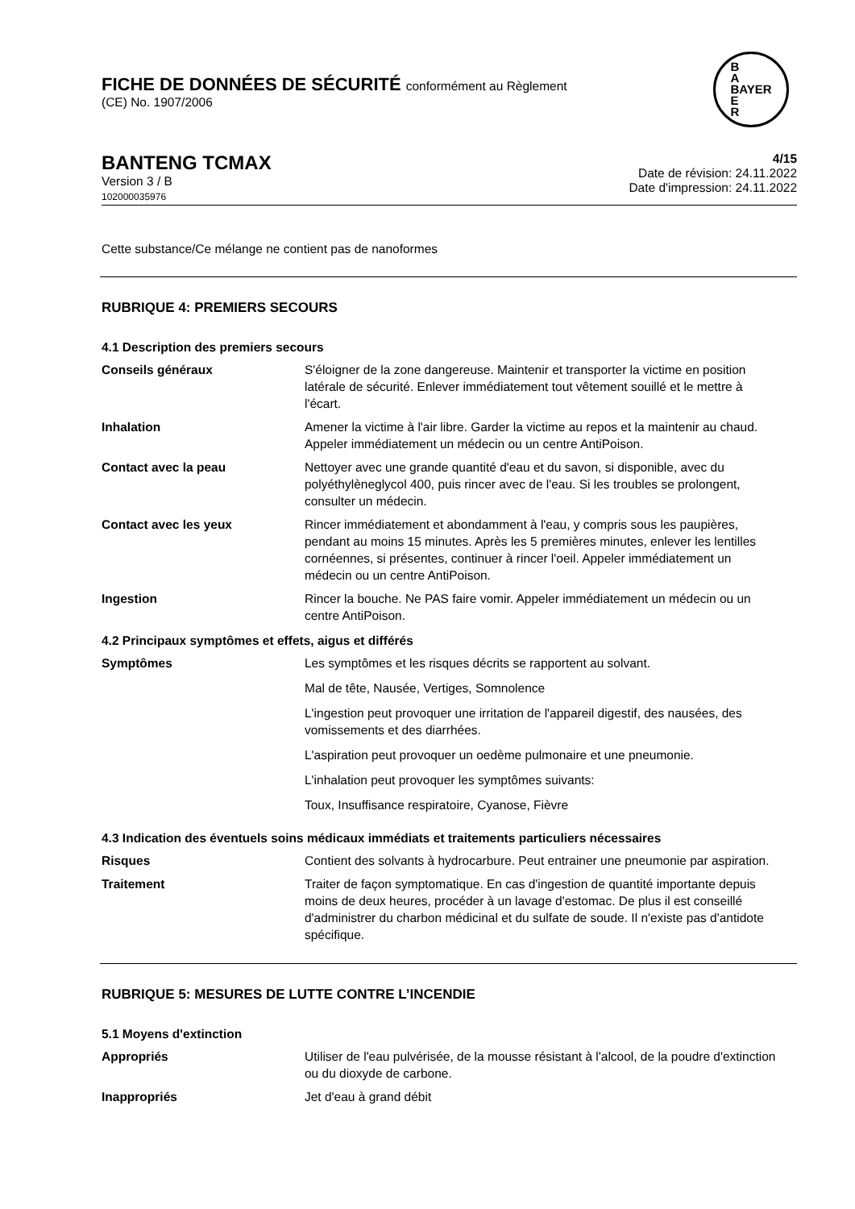FICHE DE DONNÉES DE SÉCURITÉ conformément au Règlement
(CE) No. 1907/2006
B
A
BAYER
E
R
BANTENG TCMAX
Version 3 / B
102000035976
4/15
Date de révision: 24.11.2022
Date d'impression: 24.11.2022
Cette substance/Ce mélange ne contient pas de nanoformes
RUBRIQUE 4: PREMIERS SECOURS
4.1 Description des premiers secours
Conseils généraux S'éloigner de la zone dangereuse. Maintenir et transporter la victime en position latérale de sécurité. Enlever immédiatement tout vêtement souillé et le mettre à l'écart.
Inhalation Amener la victime à l'air libre. Garder la victime au repos et la maintenir au chaud. Appeler immédiatement un médecin ou un centre AntiPoison.
Contact avec la peau Nettoyer avec une grande quantité d'eau et du savon, si disponible, avec du polyéthylèneglycol 400, puis rincer avec de l'eau. Si les troubles se prolongent, consulter un médecin.
Contact avec les yeux Rincer immédiatement et abondamment à l'eau, y compris sous les paupières, pendant au moins 15 minutes. Après les 5 premières minutes, enlever les lentilles cornéennes, si présentes, continuer à rincer l'oeil. Appeler immédiatement un médecin ou un centre AntiPoison.
Ingestion Rincer la bouche. Ne PAS faire vomir. Appeler immédiatement un médecin ou un centre AntiPoison.
4.2 Principaux symptômes et effets, aigus et différés
Symptômes Les symptômes et les risques décrits se rapportent au solvant.
Mal de tête, Nausée, Vertiges, Somnolence
L'ingestion peut provoquer une irritation de l'appareil digestif, des nausées, des vomissements et des diarrhées.
L'aspiration peut provoquer un oedème pulmonaire et une pneumonie.
L'inhalation peut provoquer les symptômes suivants:
Toux, Insuffisance respiratoire, Cyanose, Fièvre
4.3 Indication des éventuels soins médicaux immédiats et traitements particuliers nécessaires
Risques Contient des solvants à hydrocarbure. Peut entrainer une pneumonie par aspiration.
Traitement Traiter de façon symptomatique. En cas d'ingestion de quantité importante depuis moins de deux heures, procéder à un lavage d'estomac. De plus il est conseillé d'administrer du charbon médicinal et du sulfate de soude. Il n'existe pas d'antidote spécifique.
RUBRIQUE 5: MESURES DE LUTTE CONTRE L’INCENDIE
5.1 Moyens d'extinction
Appropriés Utiliser de l'eau pulvérisée, de la mousse résistant à l'alcool, de la poudre d'extinction ou du dioxyde de carbone.
Inappropriés Jet d'eau à grand débit